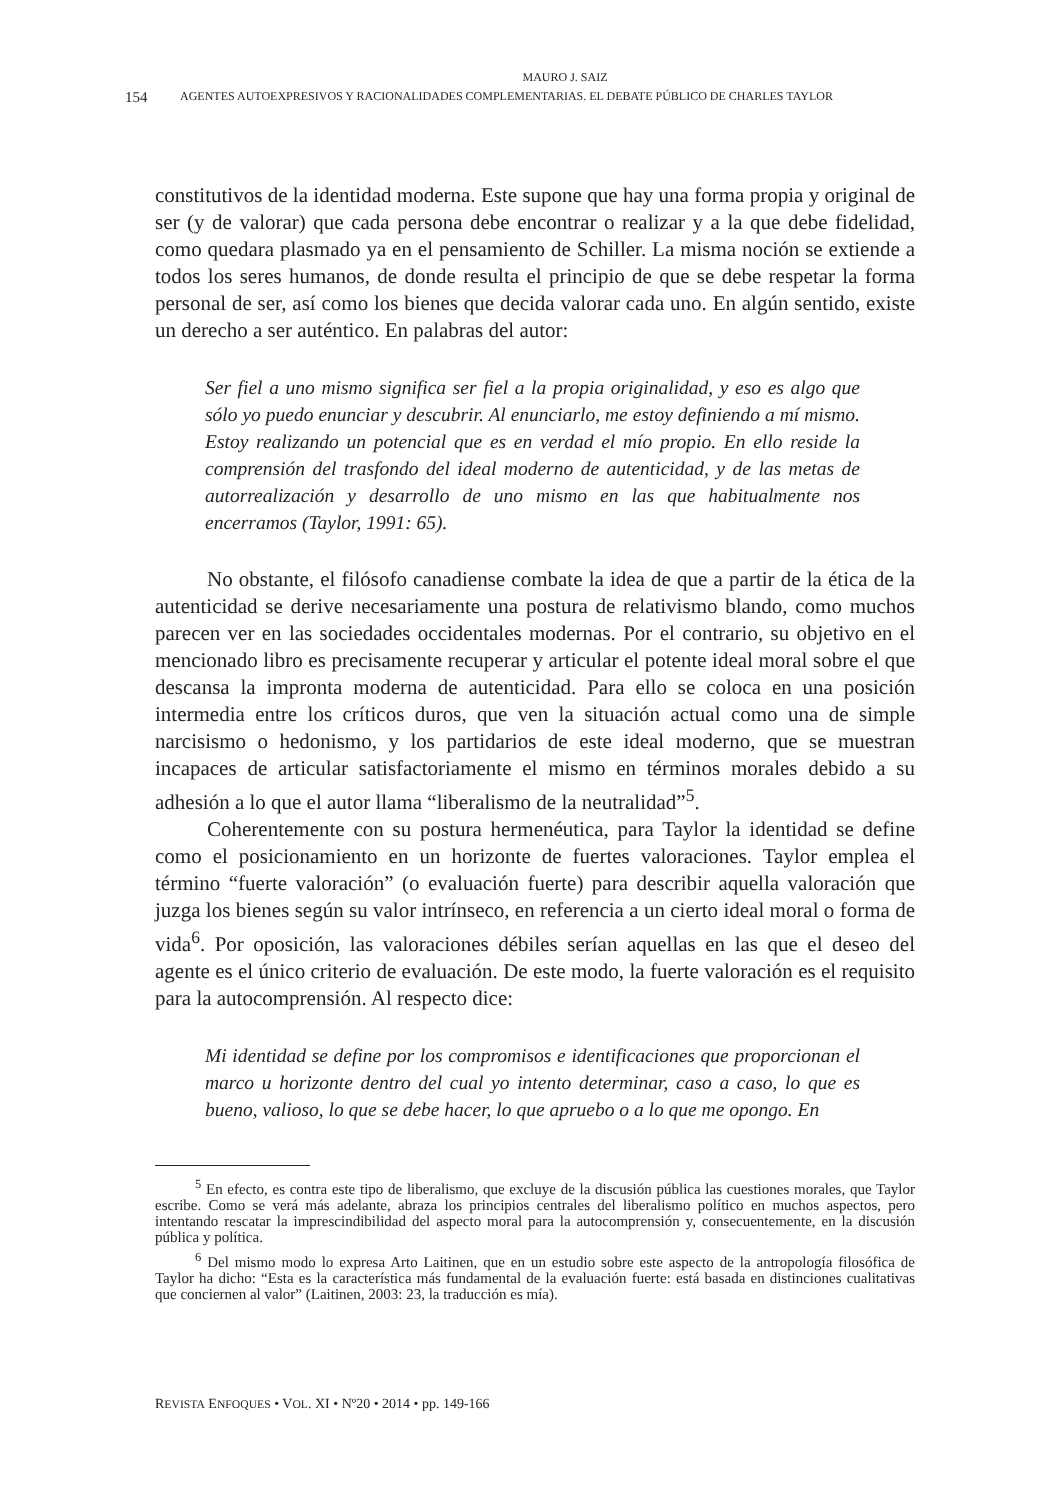MAURO J. SAIZ
154 AGENTES AUTOEXPRESIVOS Y RACIONALIDADES COMPLEMENTARIAS. EL DEBATE PÚBLICO DE CHARLES TAYLOR
constitutivos de la identidad moderna. Este supone que hay una forma propia y original de ser (y de valorar) que cada persona debe encontrar o realizar y a la que debe fidelidad, como quedara plasmado ya en el pensamiento de Schiller. La misma noción se extiende a todos los seres humanos, de donde resulta el principio de que se debe respetar la forma personal de ser, así como los bienes que decida valorar cada uno. En algún sentido, existe un derecho a ser auténtico. En palabras del autor:
Ser fiel a uno mismo significa ser fiel a la propia originalidad, y eso es algo que sólo yo puedo enunciar y descubrir. Al enunciarlo, me estoy definiendo a mí mismo. Estoy realizando un potencial que es en verdad el mío propio. En ello reside la comprensión del trasfondo del ideal moderno de autenticidad, y de las metas de autorrealización y desarrollo de uno mismo en las que habitualmente nos encerramos (Taylor, 1991: 65).
No obstante, el filósofo canadiense combate la idea de que a partir de la ética de la autenticidad se derive necesariamente una postura de relativismo blando, como muchos parecen ver en las sociedades occidentales modernas. Por el contrario, su objetivo en el mencionado libro es precisamente recuperar y articular el potente ideal moral sobre el que descansa la impronta moderna de autenticidad. Para ello se coloca en una posición intermedia entre los críticos duros, que ven la situación actual como una de simple narcisismo o hedonismo, y los partidarios de este ideal moderno, que se muestran incapaces de articular satisfactoriamente el mismo en términos morales debido a su adhesión a lo que el autor llama “liberalismo de la neutralidad”<sup>5</sup>.
Coherentemente con su postura hermenéutica, para Taylor la identidad se define como el posicionamiento en un horizonte de fuertes valoraciones. Taylor emplea el término “fuerte valoración” (o evaluación fuerte) para describir aquella valoración que juzga los bienes según su valor intrínseco, en referencia a un cierto ideal moral o forma de vida<sup>6</sup>. Por oposición, las valoraciones débiles serían aquellas en las que el deseo del agente es el único criterio de evaluación. De este modo, la fuerte valoración es el requisito para la autocomprensión. Al respecto dice:
Mi identidad se define por los compromisos e identificaciones que proporcionan el marco u horizonte dentro del cual yo intento determinar, caso a caso, lo que es bueno, valioso, lo que se debe hacer, lo que apruebo o a lo que me opongo. En
<sup>5</sup> En efecto, es contra este tipo de liberalismo, que excluye de la discusión pública las cuestiones morales, que Taylor escribe. Como se verá más adelante, abraza los principios centrales del liberalismo político en muchos aspectos, pero intentando rescatar la imprescindibilidad del aspecto moral para la autocomprensión y, consecuentemente, en la discusión pública y política.
<sup>6</sup> Del mismo modo lo expresa Arto Laitinen, que en un estudio sobre este aspecto de la antropología filosófica de Taylor ha dicho: “Esta es la característica más fundamental de la evaluación fuerte: está basada en distinciones cualitativas que conciernen al valor” (Laitinen, 2003: 23, la traducción es mía).
REVISTA ENFOQUES • VOL. XI • Nº20 • 2014 • pp. 149-166